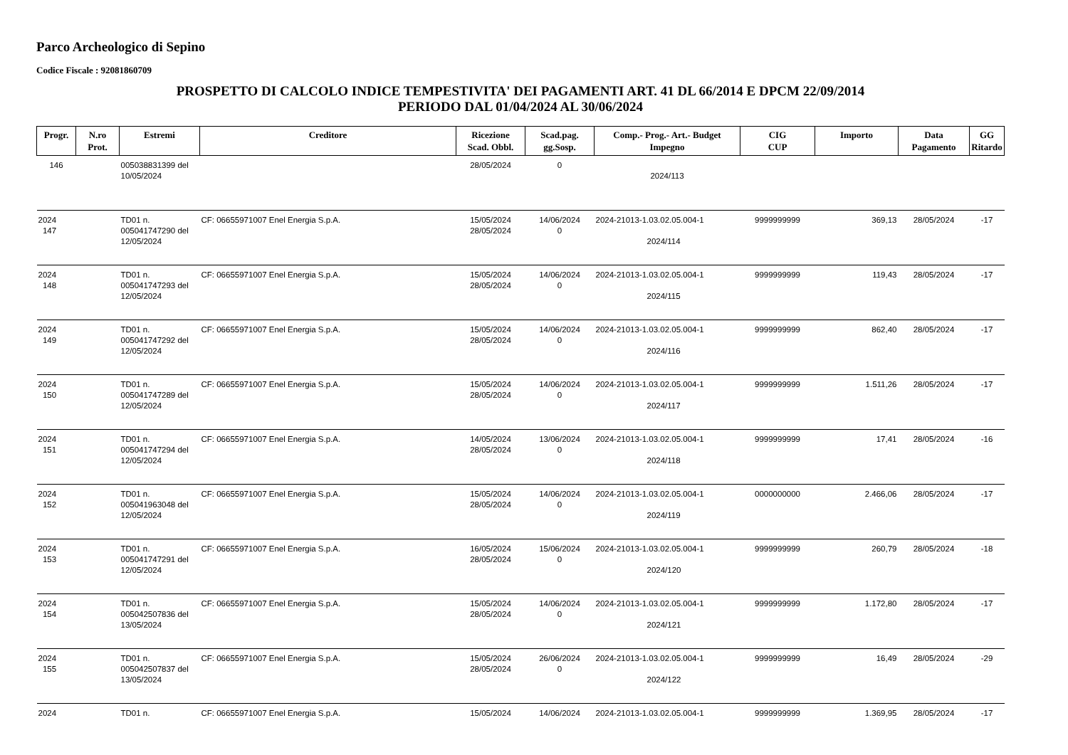Parco Archeologico di Sepino
Codice Fiscale : 92081860709
PROSPETTO DI CALCOLO INDICE TEMPESTIVITA' DEI PAGAMENTI ART. 41 DL 66/2014 E DPCM 22/09/2014
PERIODO DAL 01/04/2024 AL 30/06/2024
| Progr. | N.ro Prot. | Estremi | Creditore | Ricezione Scad. Obbl. | Scad.pag. gg.Sosp. | Comp.- Prog.- Art.- Budget Impegno | CIG CUP | Importo | Data Pagamento | GG Ritardo |
| --- | --- | --- | --- | --- | --- | --- | --- | --- | --- | --- |
| 146 | | 005038831399 del 10/05/2024 | | 28/05/2024 | 0 | 2024/113 | | | | |
| 2024 147 | | TD01 n. 005041747290 del 12/05/2024 | CF: 06655971007 Enel Energia S.p.A. | 15/05/2024 28/05/2024 | 14/06/2024 0 | 2024-21013-1.03.02.05.004-1 2024/114 | 9999999999 | 369,13 | 28/05/2024 | -17 |
| 2024 148 | | TD01 n. 005041747293 del 12/05/2024 | CF: 06655971007 Enel Energia S.p.A. | 15/05/2024 28/05/2024 | 14/06/2024 0 | 2024-21013-1.03.02.05.004-1 2024/115 | 9999999999 | 119,43 | 28/05/2024 | -17 |
| 2024 149 | | TD01 n. 005041747292 del 12/05/2024 | CF: 06655971007 Enel Energia S.p.A. | 15/05/2024 28/05/2024 | 14/06/2024 0 | 2024-21013-1.03.02.05.004-1 2024/116 | 9999999999 | 862,40 | 28/05/2024 | -17 |
| 2024 150 | | TD01 n. 005041747289 del 12/05/2024 | CF: 06655971007 Enel Energia S.p.A. | 15/05/2024 28/05/2024 | 14/06/2024 0 | 2024-21013-1.03.02.05.004-1 2024/117 | 9999999999 | 1.511,26 | 28/05/2024 | -17 |
| 2024 151 | | TD01 n. 005041747294 del 12/05/2024 | CF: 06655971007 Enel Energia S.p.A. | 14/05/2024 28/05/2024 | 13/06/2024 0 | 2024-21013-1.03.02.05.004-1 2024/118 | 9999999999 | 17,41 | 28/05/2024 | -16 |
| 2024 152 | | TD01 n. 005041963048 del 12/05/2024 | CF: 06655971007 Enel Energia S.p.A. | 15/05/2024 28/05/2024 | 14/06/2024 0 | 2024-21013-1.03.02.05.004-1 2024/119 | 0000000000 | 2.466,06 | 28/05/2024 | -17 |
| 2024 153 | | TD01 n. 005041747291 del 12/05/2024 | CF: 06655971007 Enel Energia S.p.A. | 16/05/2024 28/05/2024 | 15/06/2024 0 | 2024-21013-1.03.02.05.004-1 2024/120 | 9999999999 | 260,79 | 28/05/2024 | -18 |
| 2024 154 | | TD01 n. 005042507836 del 13/05/2024 | CF: 06655971007 Enel Energia S.p.A. | 15/05/2024 28/05/2024 | 14/06/2024 0 | 2024-21013-1.03.02.05.004-1 2024/121 | 9999999999 | 1.172,80 | 28/05/2024 | -17 |
| 2024 155 | | TD01 n. 005042507837 del 13/05/2024 | CF: 06655971007 Enel Energia S.p.A. | 15/05/2024 28/05/2024 | 26/06/2024 0 | 2024-21013-1.03.02.05.004-1 2024/122 | 9999999999 | 16,49 | 28/05/2024 | -29 |
| 2024 | | TD01 n. | CF: 06655971007 Enel Energia S.p.A. | 15/05/2024 | 14/06/2024 | 2024-21013-1.03.02.05.004-1 | 9999999999 | 1.369,95 | 28/05/2024 | -17 |